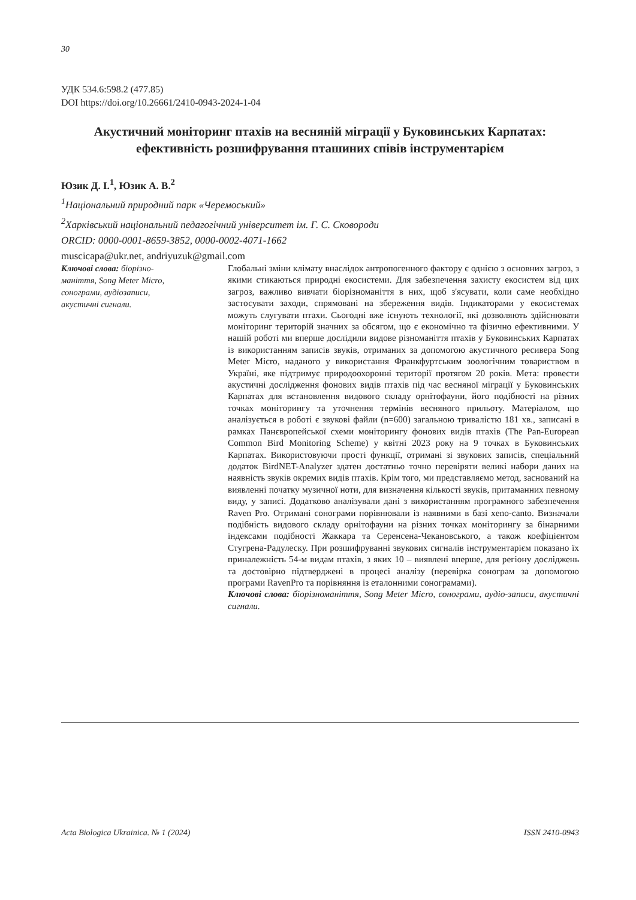30
УДК 534.6:598.2 (477.85)
DOI https://doi.org/10.26661/2410-0943-2024-1-04
Акустичний моніторинг птахів на весняній міграції у Буковинських Карпатах: ефективність розшифрування пташиних співів інструментарієм
Юзик Д. І.<sup>1</sup>, Юзик А. В.<sup>2</sup>
<sup>1</sup> Національний природний парк «Черемоський»
<sup>2</sup> Харківський національний педагогічний університет ім. Г. С. Сковороди
ORCID: 0000-0001-8659-3852, 0000-0002-4071-1662
muscicapa@ukr.net, andriyuzuk@gmail.com
Ключові слова: біорізно-
маніття, Song Meter Micro,
сонограми, аудіозаписи,
акустичні сигнали.
Глобальні зміни клімату внаслідок антропогенного фактору є однією з основних загроз, з якими стикаються природні екосистеми. Для забезпечення захисту екосистем від цих загроз, важливо вивчати біорізноманіття в них, щоб з'ясувати, коли саме необхідно застосувати заходи, спрямовані на збереження видів. Індикаторами у екосистемах можуть слугувати птахи. Сьогодні вже існують технології, які дозволяють здійснювати моніторинг територій значних за обсягом, що є економічно та фізично ефективними. У нашій роботі ми вперше дослідили видове різноманіття птахів у Буковинських Карпатах із використанням записів звуків, отриманих за допомогою акустичного ресивера Song Meter Micro, наданого у використання Франкфуртським зоологічним товариством в Україні, яке підтримує природоохоронні території протягом 20 років. Мета: провести акустичні дослідження фонових видів птахів під час весняної міграції у Буковинських Карпатах для встановлення видового складу орнітофауни, його подібності на різних точках моніторингу та уточнення термінів весняного прильоту. Матеріалом, що аналізується в роботі є звукові файли (n=600) загальною тривалістю 181 хв., записані в рамках Панєвропейської схеми моніторингу фонових видів птахів (The Pan-European Common Bird Monitoring Scheme) у квітні 2023 року на 9 точках в Буковинських Карпатах. Використовуючи прості функції, отримані зі звукових записів, спеціальний додаток BirdNET-Analyzer здатен достатньо точно перевіряти великі набори даних на наявність звуків окремих видів птахів. Крім того, ми представляємо метод, заснований на виявленні початку музичної ноти, для визначення кількості звуків, притаманних певному виду, у записі. Додатково аналізували дані з використанням програмного забезпечення Raven Pro. Отримані сонограми порівнювали із наявними в базі xeno-canto. Визначали подібність видового складу орнітофауни на різних точках моніторингу за бінарними індексами подібності Жаккара та Серенсена-Чекановського, а також коефіцієнтом Стугрена-Радулеску. При розшифруванні звукових сигналів інструментарієм показано їх приналежність 54-м видам птахів, з яких 10 – виявлені вперше, для регіону досліджень та достовірно підтверджені в процесі аналізу (перевірка сонограм за допомогою програми RavenPro та порівняння із еталонними сонограмами).
Ключові слова: біорізноманіття, Song Meter Micro, сонограми, аудіо-записи, акустичні сигнали.
Acta Biologica Ukrainica. № 1 (2024) ISSN 2410-0943